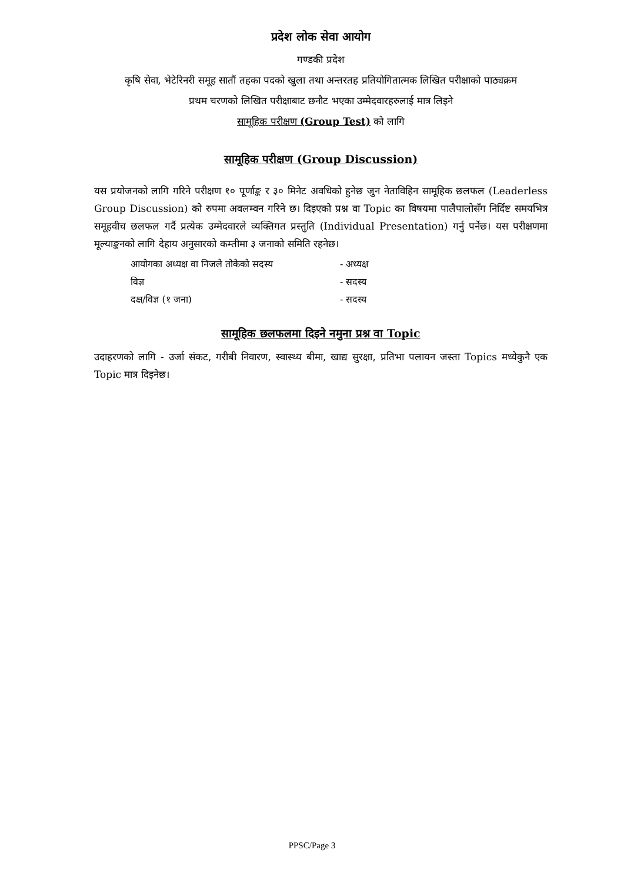प्रदेश लोक सेवा आयोग
गण्डकी प्रदेश
कृषि सेवा, भेटेरिनरी समूह सातौं तहका पदको खुला तथा अन्तरतह प्रतियोगितात्मक लिखित परीक्षाको पाठ्यक्रम
प्रथम चरणको लिखित परीक्षाबाट छनौट भएका उम्मेदवारहरुलाई मात्र लिइने
सामूहिक परीक्षण (Group Test) को लागि
सामूहिक परीक्षण (Group Discussion)
यस प्रयोजनको लागि गरिने परीक्षण १० पूर्णाङ्क र ३० मिनेट अवधिको हुनेछ जुन नेताविहिन सामूहिक छलफल (Leaderless Group Discussion) को रुपमा अवलम्वन गरिने छ। दिइएको प्रश्न वा Topic का विषयमा पालैपालोसँग निर्दिष्ट समयभित्र समूहवीच छलफल गर्दै प्रत्येक उम्मेदवारले व्यक्तिगत प्रस्तुति (Individual Presentation) गर्नु पर्नेछ। यस परीक्षणमा मूल्याङ्कनको लागि देहाय अनुसारको कम्तीमा ३ जनाको समिति रहनेछ।
| आयोगका अध्यक्ष वा निजले तोकेको सदस्य | - अध्यक्ष |
| विज्ञ | - सदस्य |
| दक्ष/विज्ञ (१ जना) | - सदस्य |
सामूहिक छलफलमा दिइने नमुना प्रश्न वा Topic
उदाहरणको लागि - उर्जा संकट, गरीबी निवारण, स्वास्थ्य बीमा, खाद्य सुरक्षा, प्रतिभा पलायन जस्ता Topics मध्येकुनै एक Topic मात्र दिइनेछ।
PPSC/Page 3